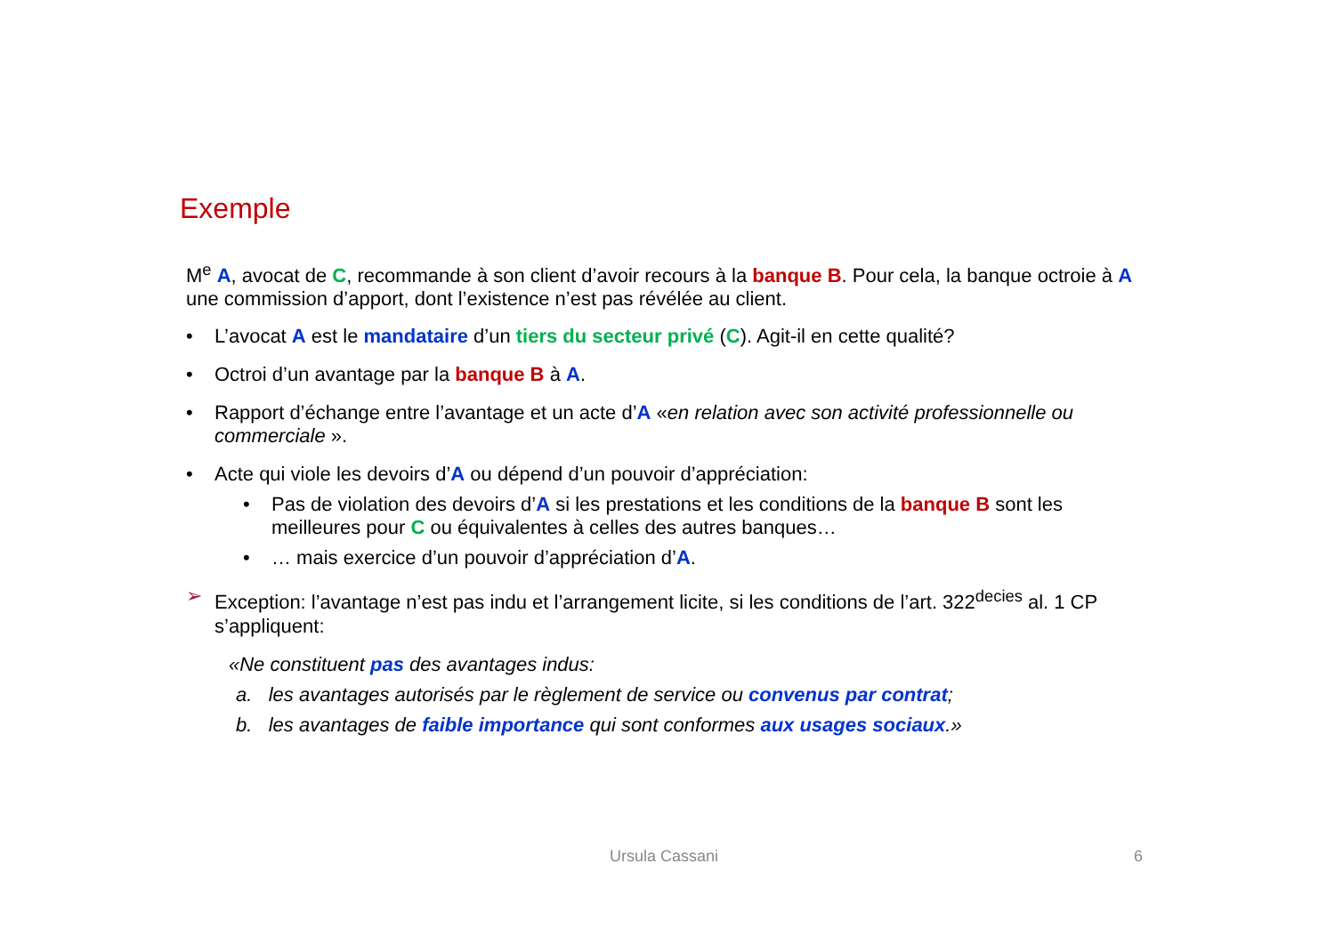Exemple
M<sup>e</sup> A, avocat de C, recommande à son client d’avoir recours à la banque B. Pour cela, la banque octroie à A une commission d’apport, dont l’existence n’est pas révélée au client.
• L’avocat A est le mandataire d’un tiers du secteur privé (C). Agit-il en cette qualité?
• Octroi d’un avantage par la banque B à A.
• Rapport d’échange entre l’avantage et un acte d’A «en relation avec son activité professionnelle ou commerciale ».
• Acte qui viole les devoirs d’A ou dépend d’un pouvoir d’appréciation:
• Pas de violation des devoirs d’A si les prestations et les conditions de la banque B sont les meilleures pour C ou équivalentes à celles des autres banques…
• … mais exercice d’un pouvoir d’appréciation d’A.
➢ Exception: l’avantage n’est pas indu et l’arrangement licite, si les conditions de l’art. 322<sup>decies</sup> al. 1 CP s’appliquent:
«Ne constituent pas des avantages indus:
a. les avantages autorisés par le règlement de service ou convenus par contrat;
b. les avantages de faible importance qui sont conformes aux usages sociaux.»
Ursula Cassani 6